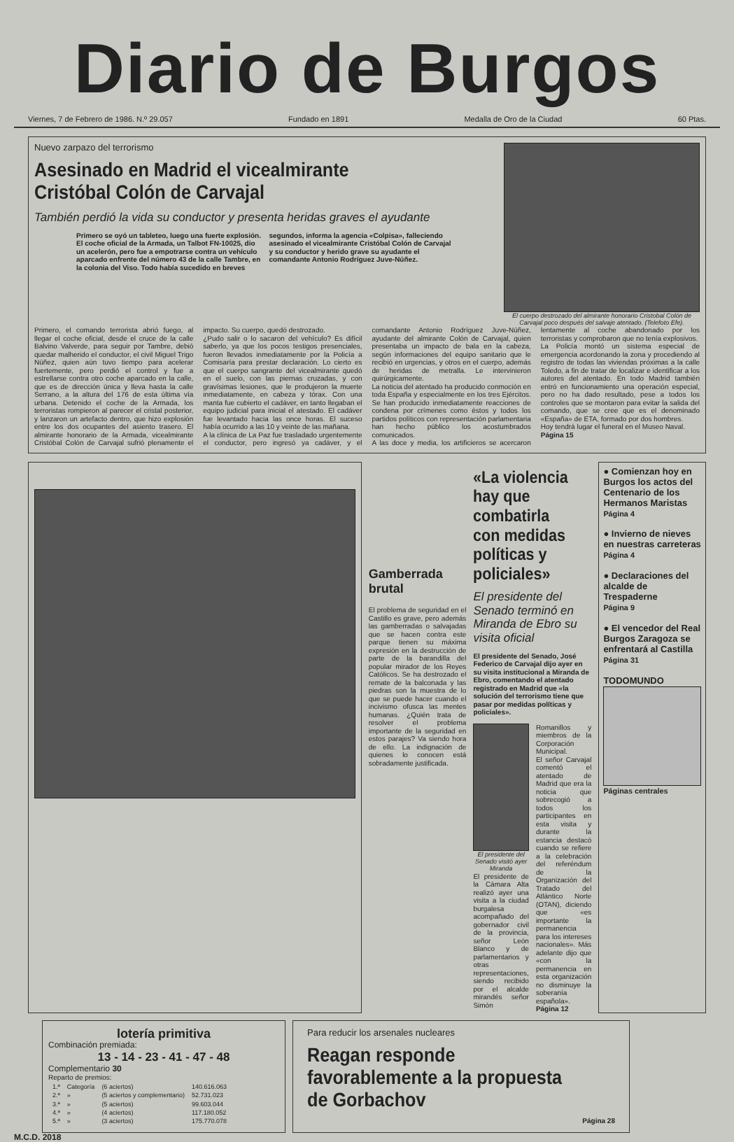Diario de Burgos
Viernes, 7 de Febrero de 1986. N.º 29.057 Fundado en 1891 Medalla de Oro de la Ciudad 60 Ptas.
Nuevo zarpazo del terrorismo
Asesinado en Madrid el vicealmirante
Cristóbal Colón de Carvajal
También perdió la vida su conductor y presenta heridas graves el ayudante
Primero se oyó un tableteo, luego una fuerte explosión. El coche oficial de la Armada, un Talbot FN-10025, dio un acelerón, pero fue a empotrarse contra un vehículo aparcado enfrente del número 43 de la calle Tambre, en la colonia del Viso. Todo había sucedido en breves segundos, informa la agencia «Colpisa», falleciendo asesinado el vicealmirante Cristóbal Colón de Carvajal y su conductor y herido grave su ayudante el comandante Antonio Rodríguez Juve-Núñez.
El cuerpo destrozado del almirante honorario Cristobal Colón de Carvajal poco después del salvaje atentado. (Telefoto Efe).
Primero, el comando terrorista abrió fuego, al llegar el coche oficial, desde el cruce de la calle Balvino Valverde, para seguir por Tambre, debió quedar malherido el conductor, el civil Miguel Trigo Núñez, quien aún tuvo tiempo para acelerar fuertemente, pero perdió el control y fue a estrellarse contra otro coche aparcado en la calle, que es de dirección única y lleva hasta la calle Serrano, a la altura del 176 de esta última vía urbana. Detenido el coche de la Armada, los terroristas rompieron al parecer el cristal posterior, y lanzaron un artefacto dentro, que hizo explosión entre los dos ocupantes del asiento trasero. El almirante honorario de la Armada, vicealmirante Cristóbal Colón de Carvajal sufrió plenamente el impacto. Su cuerpo, quedó destrozado.
¿Pudo salir o lo sacaron del vehículo? Es difícil saberlo, ya que los pocos testigos presenciales, fueron llevados inmediatamente por la Policía a Comisaría para prestar declaración. Lo cierto es que el cuerpo sangrante del vicealmirante quedó en el suelo, con las piernas cruzadas, y con gravísimas lesiones, que le produjeron la muerte inmediatamente, en cabeza y tórax. Con una manta fue cubierto el cadáver, en tanto llegaban el equipo judicial para inicial el atestado. El cadáver fue levantado hacia las once horas. El suceso había ocurrido a las 10 y veinte de las mañana.
A la clínica de La Paz fue trasladado urgentemente el conductor, pero ingresó ya cadáver, y el comandante Antonio Rodríguez Juve-Núñez, ayudante del almirante Colón de Carvajal, quien presentaba un impacto de bala en la cabeza, según informaciones del equipo sanitario que le recibió en urgencias, y otros en el cuerpo, además de heridas de metralla. Le intervinieron quirúrgicamente.
La noticia del atentado ha producido conmoción en toda España y especialmente en los tres Ejércitos. Se han producido inmediatamente reacciones de condena por crímenes como éstos y todos los partidos políticos con representación parlamentaria han hecho público los acostumbrados comunicados.
A las doce y media, los artificieros se acercaron lentamente al coche abandonado por los terroristas y comprobaron que no tenía explosivos.
La Policía montó un sistema especial de emergencia acordonando la zona y procediendo al registro de todas las viviendas próximas a la calle Toledo, a fin de tratar de localizar e identificar a los autores del atentado. En todo Madrid también entró en funcionamiento una operación especial, pero no ha dado resultado, pese a todos los controles que se montaron para evitar la salida del comando, que se cree que es el denominado «España» de ETA, formado por dos hombres.
Hoy tendrá lugar el funeral en el Museo Naval.
Página 15
Gamberrada brutal
El problema de seguridad en el Castillo es grave, pero además las gamberradas o salvajadas que se hacen contra este parque tienen su máxima expresión en la destrucción de parte de la barandilla del popular mirador de los Reyes Católicos. Se ha destrozado el remate de la balconada y las piedras son la muestra de lo que se puede hacer cuando el incivismo ofusca las mentes humanas. ¿Quién trata de resolver el problema importante de la seguridad en estos parajes? Va siendo hora de ello. La indignación de quienes lo conocen está sobradamente justificada.
«La violencia hay que combatirla con medidas políticas y policiales»
El presidente del Senado terminó en Miranda de Ebro su visita oficial
El presidente del Senado, José Federico de Carvajal dijo ayer en su visita institucional a Miranda de Ebro, comentando el atentado registrado en Madrid que «la solución del terrorismo tiene que pasar por medidas políticas y policiales».
El presidente del Senado visitó ayer Miranda
El presidente de la Cámara Alta realizó ayer una visita a la ciudad burgalesa acompañado del gobernador civil de la provincia, señor León Blanco y de parlamentarios y otras representaciones, siendo recibido por el alcalde mirandés señor Simón Romanillos y miembros de la Corporación Municipal.
El señor Carvajal comentó el atentado de Madrid que era la noticia que sobrecogió a todos los participantes en esta visita y durante la estancia destacó cuando se refiere a la celebración del referéndum de la Organización del Tratado del Atlántico Norte (OTAN), diciendo que «es importante la permanencia para los intereses nacionales». Más adelante dijo que «con la permanencia en esta organización no disminuye la soberanía española».
Página 12
● Comienzan hoy en Burgos los actos del Centenario de los Hermanos Maristas
Página 4
● Invierno de nieves en nuestras carreteras
Página 4
● Declaraciones del alcalde de Trespaderne
Página 9
● El vencedor del Real Burgos Zaragoza se enfrentará al Castilla
Página 31
TODOMUNDO
Páginas centrales
lotería primitiva
Combinación premiada:
13 - 14 - 23 - 41 - 47 - 48
Complementario 30
Reparto de premios:
| 1.ª | Categoría | (6 aciertos) | 140.616.063 |
| 2.ª | » | (5 aciertos y complementario) | 52.731.023 |
| 3.ª | » | (5 aciertos) | 99.603.044 |
| 4.ª | » | (4 aciertos) | 117.180.052 |
| 5.ª | » | (3 aciertos) | 175.770.078 |
Para reducir los arsenales nucleares
Reagan responde favorablemente a la propuesta de Gorbachov
Página 28
M.C.D. 2018